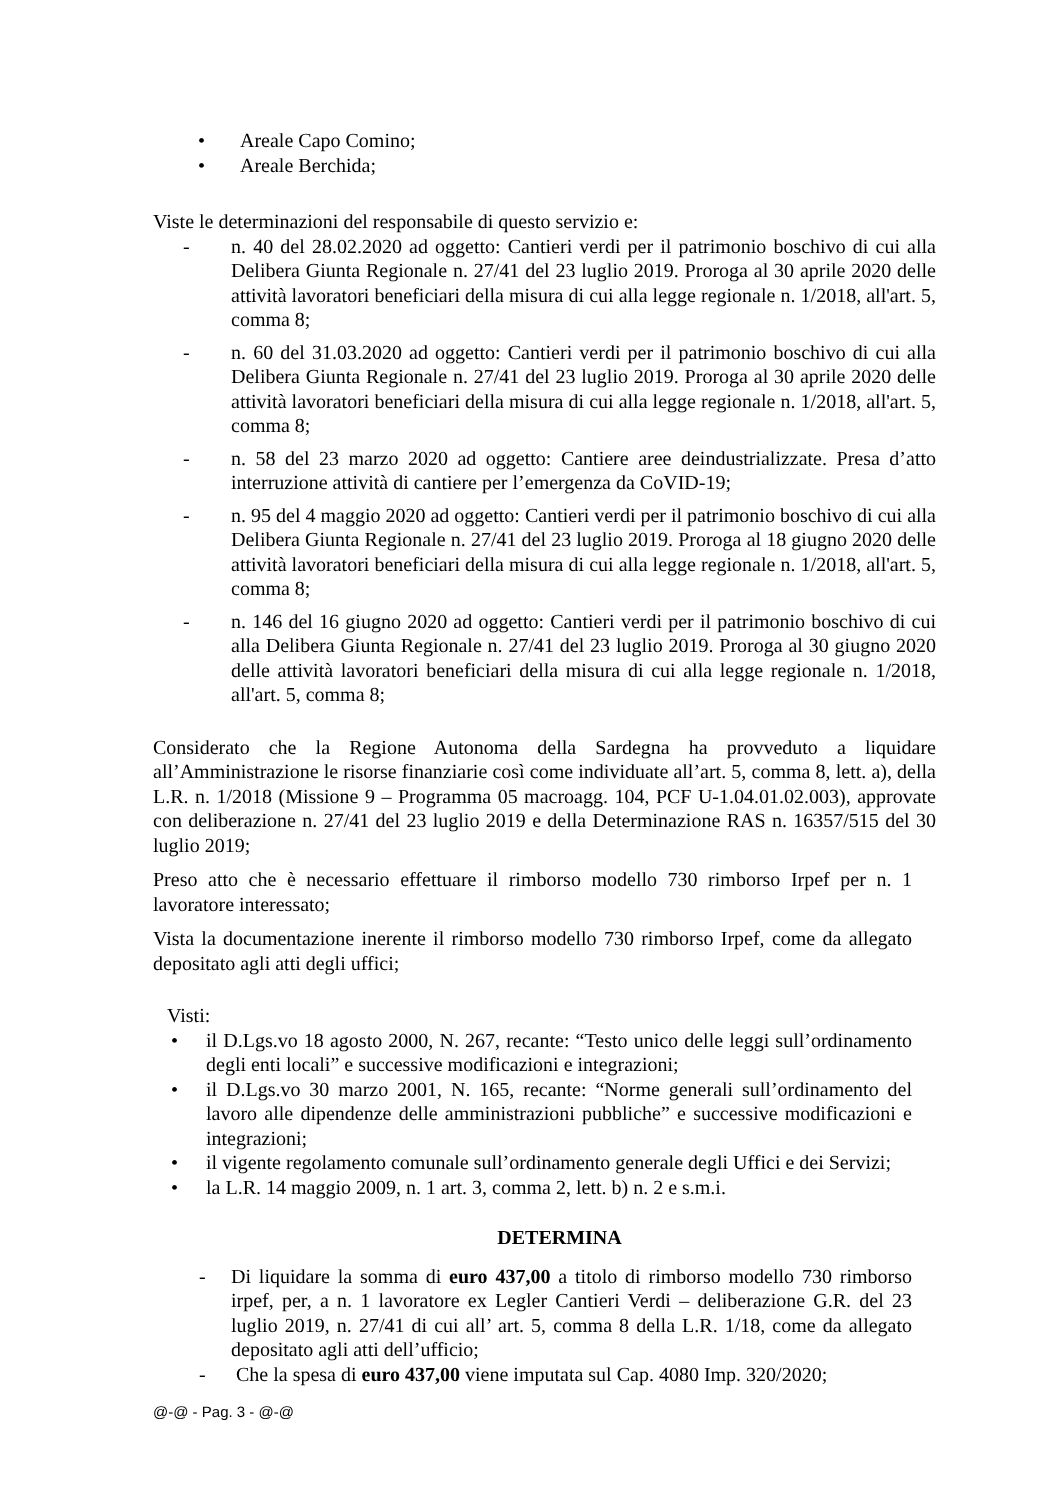• Areale Capo Comino;
• Areale Berchida;
Viste le determinazioni del responsabile di questo servizio e:
- n. 40 del 28.02.2020 ad oggetto: Cantieri verdi per il patrimonio boschivo di cui alla Delibera Giunta Regionale n. 27/41 del 23 luglio 2019. Proroga al 30 aprile 2020 delle attività lavoratori beneficiari della misura di cui alla legge regionale n. 1/2018, all'art. 5, comma 8;
- n. 60 del 31.03.2020 ad oggetto: Cantieri verdi per il patrimonio boschivo di cui alla Delibera Giunta Regionale n. 27/41 del 23 luglio 2019. Proroga al 30 aprile 2020 delle attività lavoratori beneficiari della misura di cui alla legge regionale n. 1/2018, all'art. 5, comma 8;
- n. 58 del 23 marzo 2020 ad oggetto: Cantiere aree deindustrializzate. Presa d’atto interruzione attività di cantiere per l’emergenza da CoVID-19;
- n. 95 del 4 maggio 2020 ad oggetto: Cantieri verdi per il patrimonio boschivo di cui alla Delibera Giunta Regionale n. 27/41 del 23 luglio 2019. Proroga al 18 giugno 2020 delle attività lavoratori beneficiari della misura di cui alla legge regionale n. 1/2018, all'art. 5, comma 8;
- n. 146 del 16 giugno 2020 ad oggetto: Cantieri verdi per il patrimonio boschivo di cui alla Delibera Giunta Regionale n. 27/41 del 23 luglio 2019. Proroga al 30 giugno 2020 delle attività lavoratori beneficiari della misura di cui alla legge regionale n. 1/2018, all'art. 5, comma 8;
Considerato che la Regione Autonoma della Sardegna ha provveduto a liquidare all’Amministrazione le risorse finanziarie così come individuate all’art. 5, comma 8, lett. a), della L.R. n. 1/2018 (Missione 9 – Programma 05 macroagg. 104, PCF U-1.04.01.02.003), approvate con deliberazione n. 27/41 del 23 luglio 2019 e della Determinazione RAS n. 16357/515 del 30 luglio 2019;
Preso atto che è necessario effettuare il rimborso modello 730 rimborso Irpef per n. 1 lavoratore interessato;
Vista la documentazione inerente il rimborso modello 730 rimborso Irpef, come da allegato depositato agli atti degli uffici;
Visti:
• il D.Lgs.vo 18 agosto 2000, N. 267, recante: “Testo unico delle leggi sull’ordinamento degli enti locali” e successive modificazioni e integrazioni;
• il D.Lgs.vo 30 marzo 2001, N. 165, recante: “Norme generali sull’ordinamento del lavoro alle dipendenze delle amministrazioni pubbliche” e successive modificazioni e integrazioni;
• il vigente regolamento comunale sull’ordinamento generale degli Uffici e dei Servizi;
• la L.R. 14 maggio 2009, n. 1 art. 3, comma 2, lett. b) n. 2 e s.m.i.
DETERMINA
- Di liquidare la somma di euro 437,00 a titolo di rimborso modello 730 rimborso irpef, per, a n. 1 lavoratore ex Legler Cantieri Verdi – deliberazione G.R. del 23 luglio 2019, n. 27/41 di cui all’ art. 5, comma 8 della L.R. 1/18, come da allegato depositato agli atti dell’ufficio;
- Che la spesa di euro 437,00 viene imputata sul Cap. 4080 Imp. 320/2020;
@-@ - Pag. 3 - @-@